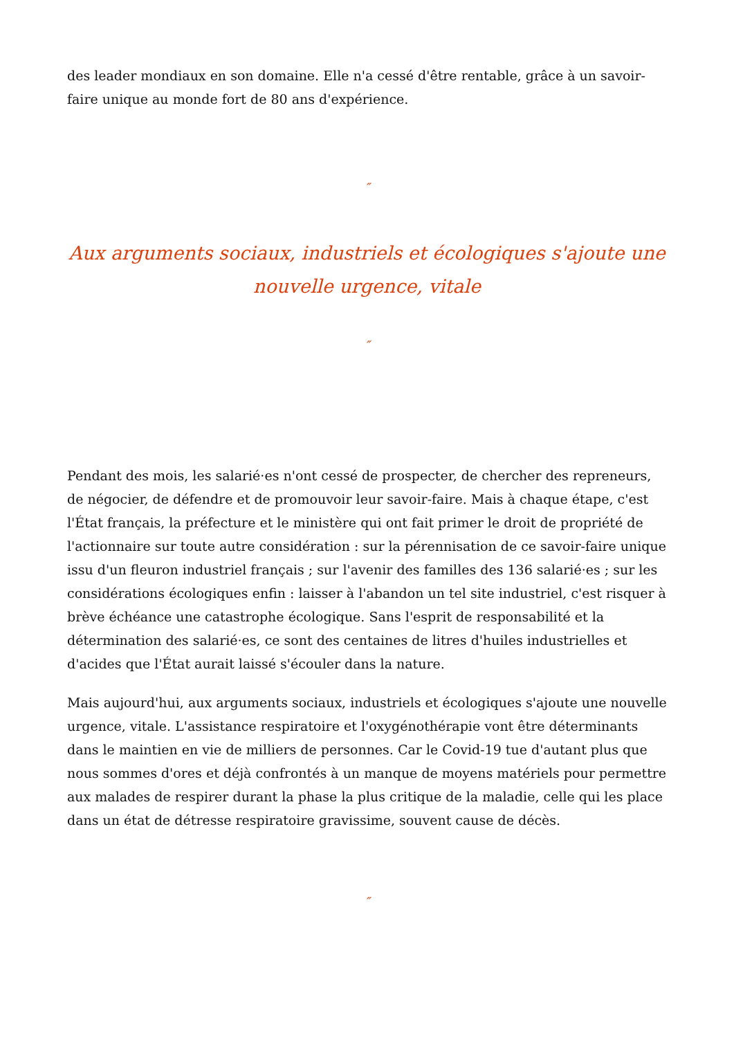des leader mondiaux en son domaine. Elle n'a cessé d'être rentable, grâce à un savoir-faire unique au monde fort de 80 ans d'expérience.
″
Aux arguments sociaux, industriels et écologiques s'ajoute une nouvelle urgence, vitale
″
Pendant des mois, les salarié·es n'ont cessé de prospecter, de chercher des repreneurs, de négocier, de défendre et de promouvoir leur savoir-faire. Mais à chaque étape, c'est l'État français, la préfecture et le ministère qui ont fait primer le droit de propriété de l'actionnaire sur toute autre considération : sur la pérennisation de ce savoir-faire unique issu d'un fleuron industriel français ; sur l'avenir des familles des 136 salarié·es ; sur les considérations écologiques enfin : laisser à l'abandon un tel site industriel, c'est risquer à brève échéance une catastrophe écologique. Sans l'esprit de responsabilité et la détermination des salarié·es, ce sont des centaines de litres d'huiles industrielles et d'acides que l'État aurait laissé s'écouler dans la nature.
Mais aujourd'hui, aux arguments sociaux, industriels et écologiques s'ajoute une nouvelle urgence, vitale. L'assistance respiratoire et l'oxygénothérapie vont être déterminants dans le maintien en vie de milliers de personnes. Car le Covid-19 tue d'autant plus que nous sommes d'ores et déjà confrontés à un manque de moyens matériels pour permettre aux malades de respirer durant la phase la plus critique de la maladie, celle qui les place dans un état de détresse respiratoire gravissime, souvent cause de décès.
″